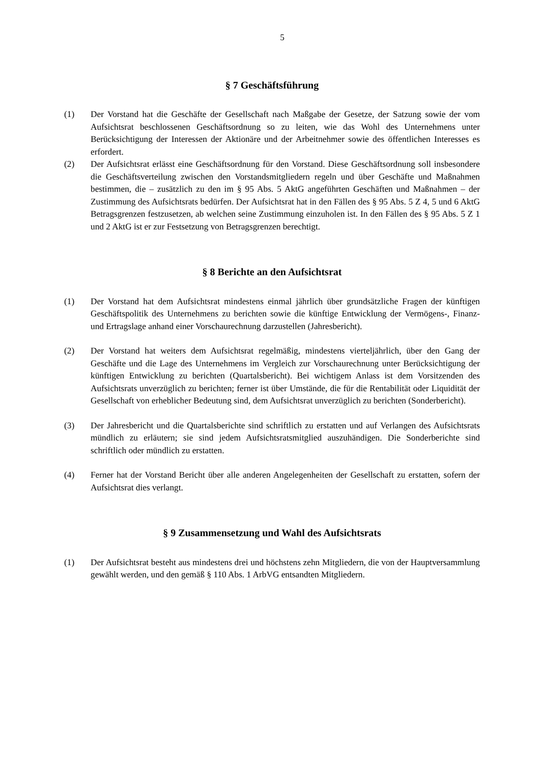5
§ 7 Geschäftsführung
(1) Der Vorstand hat die Geschäfte der Gesellschaft nach Maßgabe der Gesetze, der Satzung sowie der vom Aufsichtsrat beschlossenen Geschäftsordnung so zu leiten, wie das Wohl des Unternehmens unter Berücksichtigung der Interessen der Aktionäre und der Arbeitnehmer sowie des öffentlichen Interesses es erfordert.
(2) Der Aufsichtsrat erlässt eine Geschäftsordnung für den Vorstand. Diese Geschäftsordnung soll insbesondere die Geschäftsverteilung zwischen den Vorstandsmitgliedern regeln und über Geschäfte und Maßnahmen bestimmen, die – zusätzlich zu den im § 95 Abs. 5 AktG angeführten Geschäften und Maßnahmen – der Zustimmung des Aufsichtsrats bedürfen. Der Aufsichtsrat hat in den Fällen des § 95 Abs. 5 Z 4, 5 und 6 AktG Betragsgrenzen festzusetzen, ab welchen seine Zustimmung einzuholen ist. In den Fällen des § 95 Abs. 5 Z 1 und 2 AktG ist er zur Festsetzung von Betragsgrenzen berechtigt.
§ 8 Berichte an den Aufsichtsrat
(1) Der Vorstand hat dem Aufsichtsrat mindestens einmal jährlich über grundsätzliche Fragen der künftigen Geschäftspolitik des Unternehmens zu berichten sowie die künftige Entwicklung der Vermögens-, Finanz- und Ertragslage anhand einer Vorschaurechnung darzustellen (Jahresbericht).
(2) Der Vorstand hat weiters dem Aufsichtsrat regelmäßig, mindestens vierteljährlich, über den Gang der Geschäfte und die Lage des Unternehmens im Vergleich zur Vorschaurechnung unter Berücksichtigung der künftigen Entwicklung zu berichten (Quartalsbericht). Bei wichtigem Anlass ist dem Vorsitzenden des Aufsichtsrats unverzüglich zu berichten; ferner ist über Umstände, die für die Rentabilität oder Liquidität der Gesellschaft von erheblicher Bedeutung sind, dem Aufsichtsrat unverzüglich zu berichten (Sonderbericht).
(3) Der Jahresbericht und die Quartalsberichte sind schriftlich zu erstatten und auf Verlangen des Aufsichtsrats mündlich zu erläutern; sie sind jedem Aufsichtsratsmitglied auszuhändigen. Die Sonderberichte sind schriftlich oder mündlich zu erstatten.
(4) Ferner hat der Vorstand Bericht über alle anderen Angelegenheiten der Gesellschaft zu erstatten, sofern der Aufsichtsrat dies verlangt.
§ 9 Zusammensetzung und Wahl des Aufsichtsrats
(1) Der Aufsichtsrat besteht aus mindestens drei und höchstens zehn Mitgliedern, die von der Hauptversammlung gewählt werden, und den gemäß § 110 Abs. 1 ArbVG entsandten Mitgliedern.